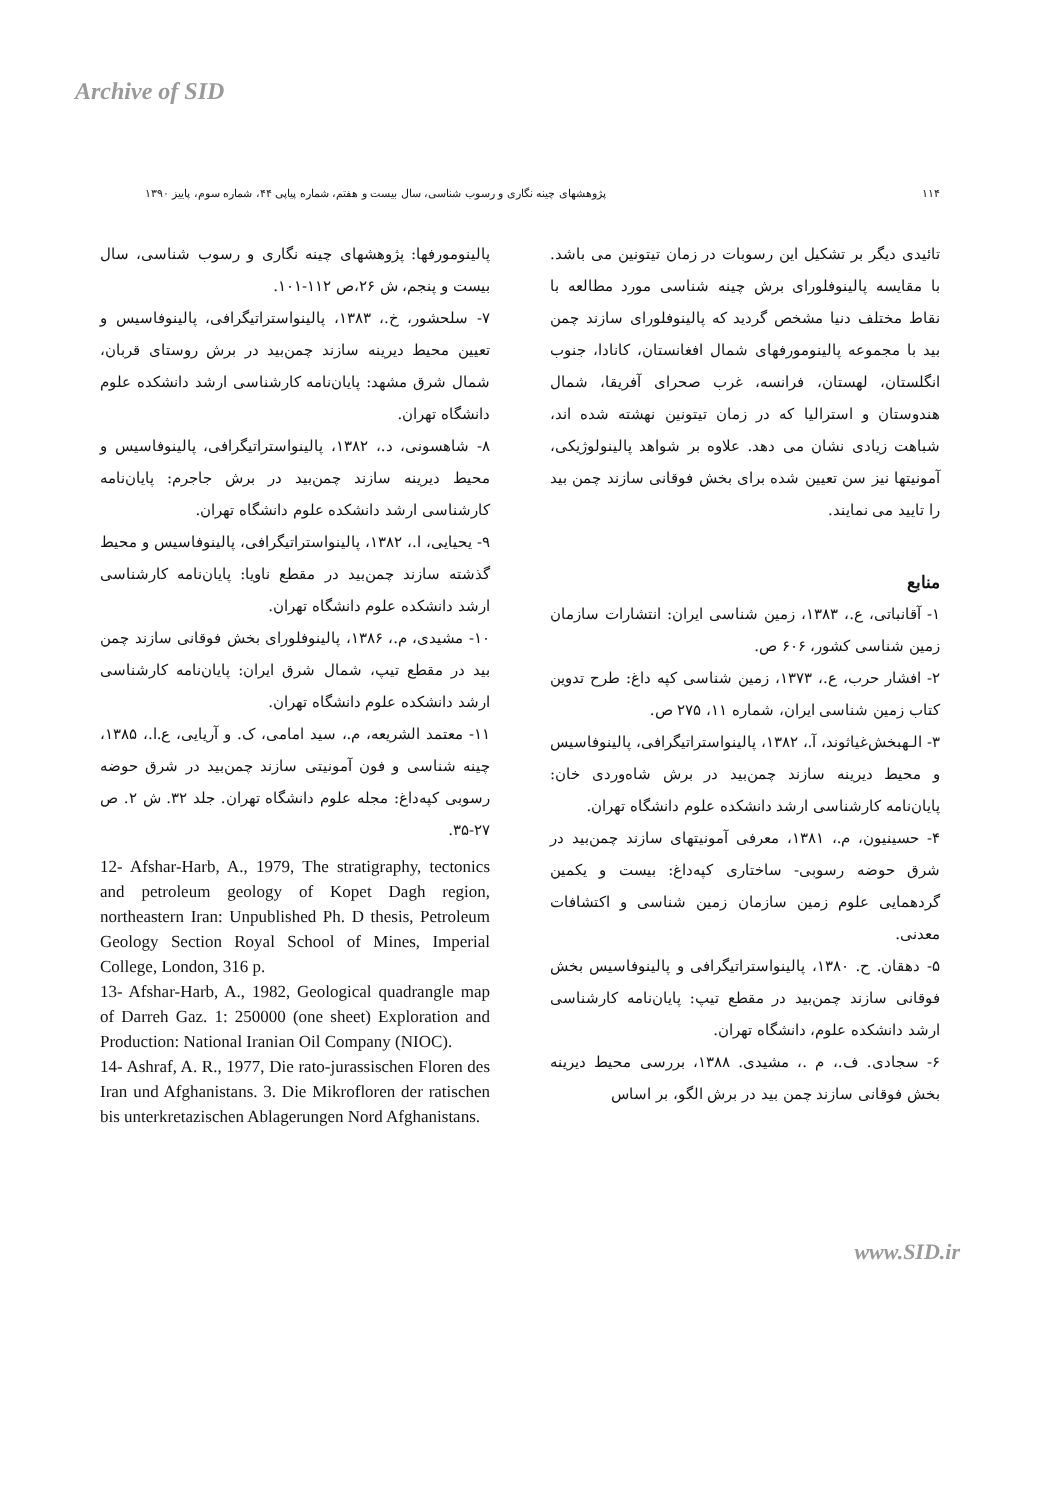Archive of SID
۱۱۴ پژوهشهای چینه نگاری و رسوب شناسی، سال بیست و هفتم، شماره پیاپی ۴۴، شماره سوم، پاییز ۱۳۹۰
تائیدی دیگر بر تشکیل این رسوبات در زمان تیتونین می باشد. با مقایسه پالینوفلورای برش چینه شناسی مورد مطالعه با نقاط مختلف دنیا مشخص گردید که پالینوفلورای سازند چمن بید با مجموعه پالینومورفهای شمال افغانستان، کانادا، جنوب انگلستان، لهستان، فرانسه، غرب صحرای آفریقا، شمال هندوستان و استرالیا که در زمان تیتونین نهشته شده اند، شباهت زیادی نشان می دهد. علاوه بر شواهد پالینولوژیکی، آمونیتها نیز سن تعیین شده برای بخش فوقانی سازند چمن بید را تایید می نمایند.
منابع
۱- آقانباتی، ع.، ۱۳۸۳، زمین شناسی ایران: انتشارات سازمان زمین شناسی کشور، ۶۰۶ ص.
۲- افشار حرب، ع.، ۱۳۷۳، زمین شناسی کپه داغ: طرح تدوین کتاب زمین شناسی ایران، شماره ۱۱، ۲۷۵ ص.
۳- الـهبخش‌غیاثوند، آ.، ۱۳۸۲، پالینواستراتیگرافی، پالینوفاسیس و محیط دیرینه سازند چمن‌بید در برش شاه‌وردی خان: پایان‌نامه کارشناسی ارشد دانشکده علوم دانشگاه تهران.
۴- حسینیون، م.، ۱۳۸۱، معرفی آمونیتهای سازند چمن‌بید در شرق حوضه رسوبی- ساختاری کپه‌داغ: بیست و یکمین گردهمایی علوم زمین سازمان زمین شناسی و اکتشافات معدنی.
۵- دهقان. ح. ۱۳۸۰، پالینواستراتیگرافی و پالینوفاسیس بخش فوقانی سازند چمن‌بید در مقطع تیپ: پایان‌نامه کارشناسی ارشد دانشکده علوم، دانشگاه تهران.
۶- سجادی. ف.، م .، مشیدی. ۱۳۸۸، بررسی محیط دیرینه بخش فوقانی سازند چمن بید در برش الگو، بر اساس
پالینومورفها: پژوهشهای چینه نگاری و رسوب شناسی، سال بیست و پنجم، ش ۲۶،ص ۱۱۲-۱۰۱.
۷- سلحشور، خ.، ۱۳۸۳، پالینواستراتیگرافی، پالینوفاسیس و تعیین محیط دیرینه سازند چمن‌بید در برش روستای قربان، شمال شرق مشهد: پایان‌نامه کارشناسی ارشد دانشکده علوم دانشگاه تهران.
۸- شاهسونی، د.، ۱۳۸۲، پالینواستراتیگرافی، پالینوفاسیس و محیط دیرینه سازند چمن‌بید در برش جاجرم: پایان‌نامه کارشناسی ارشد دانشکده علوم دانشگاه تهران.
۹- یحیایی، ا.، ۱۳۸۲، پالینواستراتیگرافی، پالینوفاسیس و محیط گذشته سازند چمن‌بید در مقطع ناویا: پایان‌نامه کارشناسی ارشد دانشکده علوم دانشگاه تهران.
۱۰- مشیدی، م.، ۱۳۸۶، پالینوفلورای بخش فوقانی سازند چمن بید در مقطع تیپ، شمال شرق ایران: پایان‌نامه کارشناسی ارشد دانشکده علوم دانشگاه تهران.
۱۱- معتمد الشریعه، م.، سید امامی، ک. و آریایی، ع.ا.، ۱۳۸۵، چینه شناسی و فون آمونیتی سازند چمن‌بید در شرق حوضه رسوبی کپه‌داغ: مجله علوم دانشگاه تهران. جلد ۳۲. ش ۲. ص ۲۷-۳۵.
12- Afshar-Harb, A., 1979, The stratigraphy, tectonics and petroleum geology of Kopet Dagh region, northeastern Iran: Unpublished Ph. D thesis, Petroleum Geology Section Royal School of Mines, Imperial College, London, 316 p.
13- Afshar-Harb, A., 1982, Geological quadrangle map of Darreh Gaz. 1: 250000 (one sheet) Exploration and Production: National Iranian Oil Company (NIOC).
14- Ashraf, A. R., 1977, Die rato-jurassischen Floren des Iran und Afghanistans. 3. Die Mikrofloren der ratischen bis unterkretazischen Ablagerungen Nord Afghanistans.
www.SID.ir